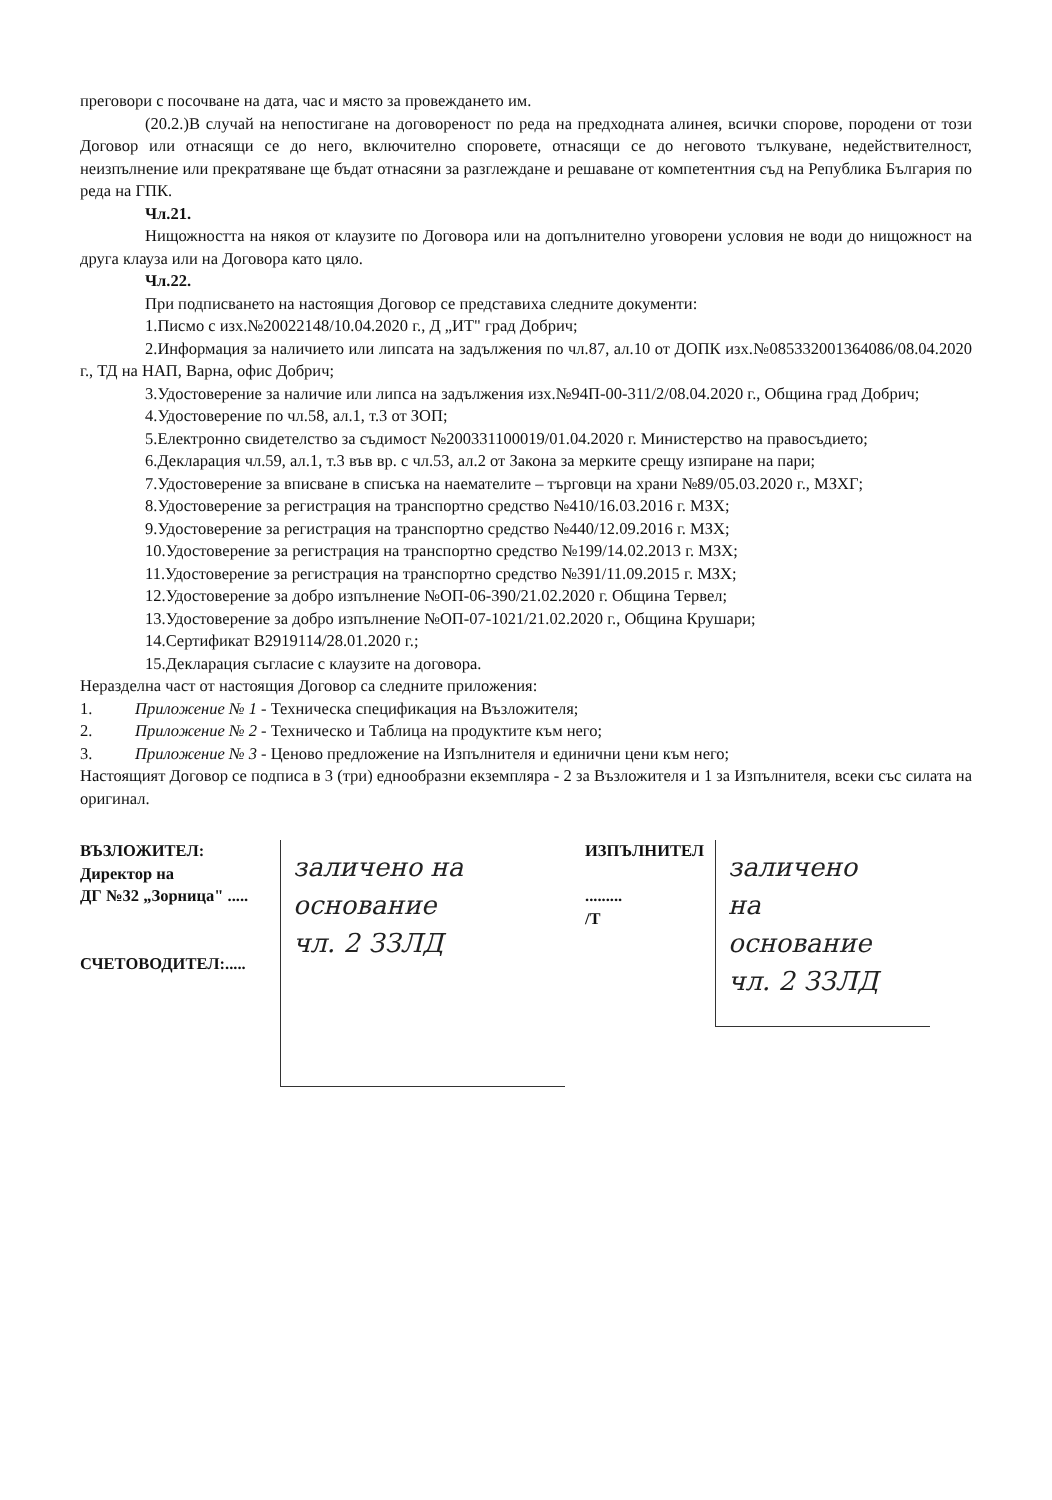преговори с посочване на дата, час и място за провеждането им.
(20.2.)В случай на непостигане на договореност по реда на предходната алинея, всички спорове, породени от този Договор или отнасящи се до него, включително споровете, отнасящи се до неговото тълкуване, недействителност, неизпълнение или прекратяване ще бъдат отнасяни за разглеждане и решаване от компетентния съд на Република България по реда на ГПК.
Чл.21.
Нищожността на някоя от клаузите по Договора или на допълнително уговорени условия не води до нищожност на друга клауза или на Договора като цяло.
Чл.22.
При подписването на настоящия Договор се представиха следните документи:
1.Писмо с изх.№20022148/10.04.2020 г., Д „ИТ" град Добрич;
2.Информация за наличието или липсата на задължения по чл.87, ал.10 от ДОПК изх.№085332001364086/08.04.2020 г., ТД на НАП, Варна, офис Добрич;
3.Удостоверение за наличие или липса на задължения изх.№94П-00-311/2/08.04.2020 г., Община град Добрич;
4.Удостоверение по чл.58, ал.1, т.3 от ЗОП;
5.Електронно свидетелство за съдимост №200331100019/01.04.2020 г. Министерство на правосъдието;
6.Декларация чл.59, ал.1, т.3 във вр. с чл.53, ал.2 от Закона за мерките срещу изпиране на пари;
7.Удостоверение за вписване в списъка на наемателите – търговци на храни №89/05.03.2020 г., МЗХГ;
8.Удостоверение за регистрация на транспортно средство №410/16.03.2016 г. МЗХ;
9.Удостоверение за регистрация на транспортно средство №440/12.09.2016 г. МЗХ;
10.Удостоверение за регистрация на транспортно средство №199/14.02.2013 г. МЗХ;
11.Удостоверение за регистрация на транспортно средство №391/11.09.2015 г. МЗХ;
12.Удостоверение за добро изпълнение №ОП-06-390/21.02.2020 г. Община Тервел;
13.Удостоверение за добро изпълнение №ОП-07-1021/21.02.2020 г., Община Крушари;
14.Сертификат B2919114/28.01.2020 г.;
15.Декларация съгласие с клаузите на договора.
Неразделна част от настоящия Договор са следните приложения:
1. Приложение № 1 - Техническа спецификация на Възложителя;
2. Приложение № 2 - Техническо и Таблица на продуктите към него;
3. Приложение № 3 - Ценово предложение на Изпълнителя и единични цени към него;
Настоящият Договор се подписа в 3 (три) еднообразни екземпляра - 2 за Възложителя и 1 за Изпълнителя, всеки със силата на оригинал.
ВЪЗЛОЖИТЕЛ:
Директор на
ДГ №32 „Зорница" .....
СЧЕТОВОДИТЕЛ:.....
заличено на
основание
чл. 2 ЗЗЛД
ИЗПЪЛНИТЕЛ
.........
/Т
заличено
на
основание
чл. 2 ЗЗЛД